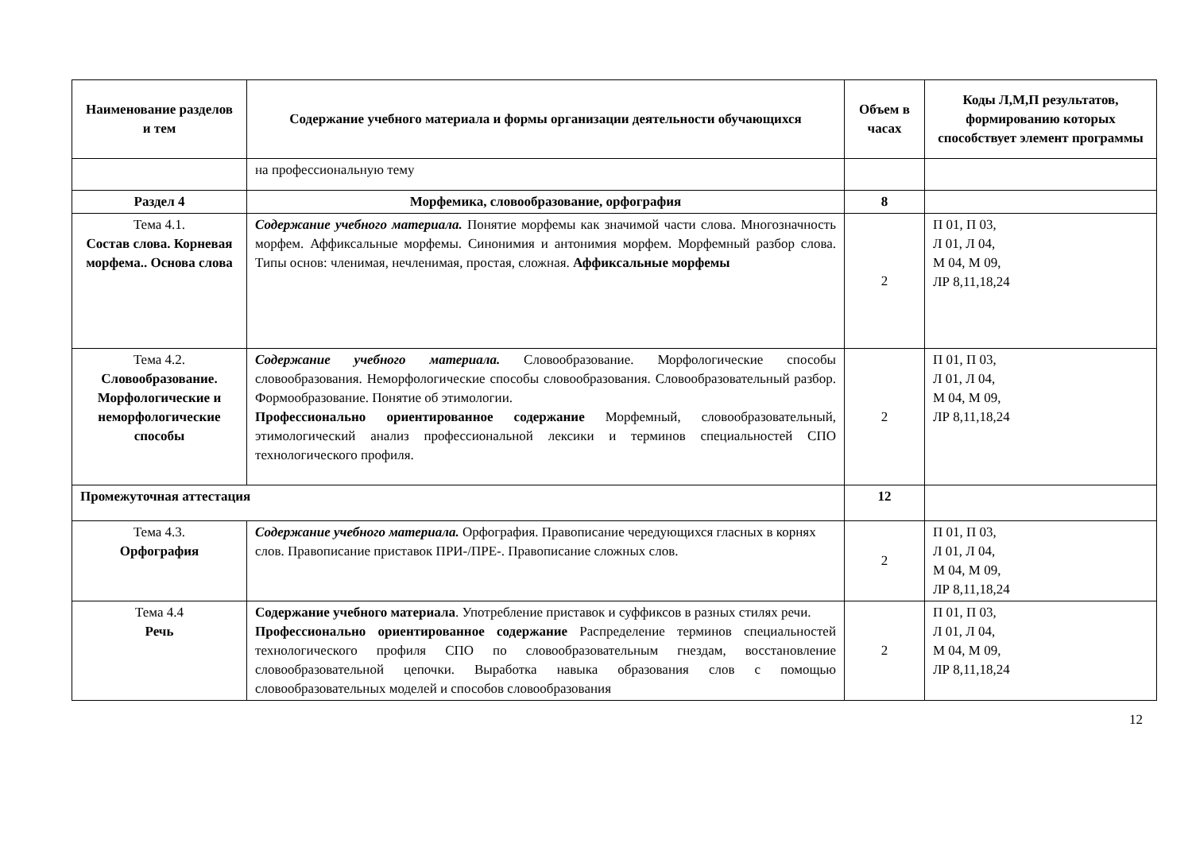| Наименование разделов и тем | Содержание учебного материала и формы организации деятельности обучающихся | Объем в часах | Коды Л,М,П результатов, формированию которых способствует элемент программы |
| --- | --- | --- | --- |
| | на профессиональную тему | | |
| Раздел 4 | Морфемика, словообразование, орфография | 8 | |
| Тема 4.1. Состав слова. Корневая морфема.. Основа слова | Содержание учебного материала. Понятие морфемы как значимой части слова. Многозначность морфем. Аффиксальные морфемы. Синонимия и антонимия морфем. Морфемный разбор слова. Типы основ: членимая, нечленимая, простая, сложная. Аффиксальные морфемы | 2 | П 01, П 03, Л 01, Л 04, М 04, М 09, ЛР 8,11,18,24 |
| Тема 4.2. Словообразование. Морфологические и неморфологические способы | Содержание учебного материала. Словообразование. Морфологические способы словообразования. Неморфологические способы словообразования. Словообразовательный разбор. Формообразование. Понятие об этимологии. Профессионально ориентированное содержание Морфемный, словообразовательный, этимологический анализ профессиональной лексики и терминов специальностей СПО технологического профиля. | 2 | П 01, П 03, Л 01, Л 04, М 04, М 09, ЛР 8,11,18,24 |
| Промежуточная аттестация | | 12 | |
| Тема 4.3. Орфография | Содержание учебного материала. Орфография. Правописание чередующихся гласных в корнях слов. Правописание приставок ПРИ-/ПРЕ-. Правописание сложных слов. | 2 | П 01, П 03, Л 01, Л 04, М 04, М 09, ЛР 8,11,18,24 |
| Тема 4.4 Речь | Содержание учебного материала . Употребление приставок и суффиксов в разных стилях речи. Профессионально ориентированное содержание Распределение терминов специальностей технологического профиля СПО по словообразовательным гнездам, восстановление словообразовательной цепочки. Выработка навыка образования слов с помощью словообразовательных моделей и способов словообразования | 2 | П 01, П 03, Л 01, Л 04, М 04, М 09, ЛР 8,11,18,24 |
12